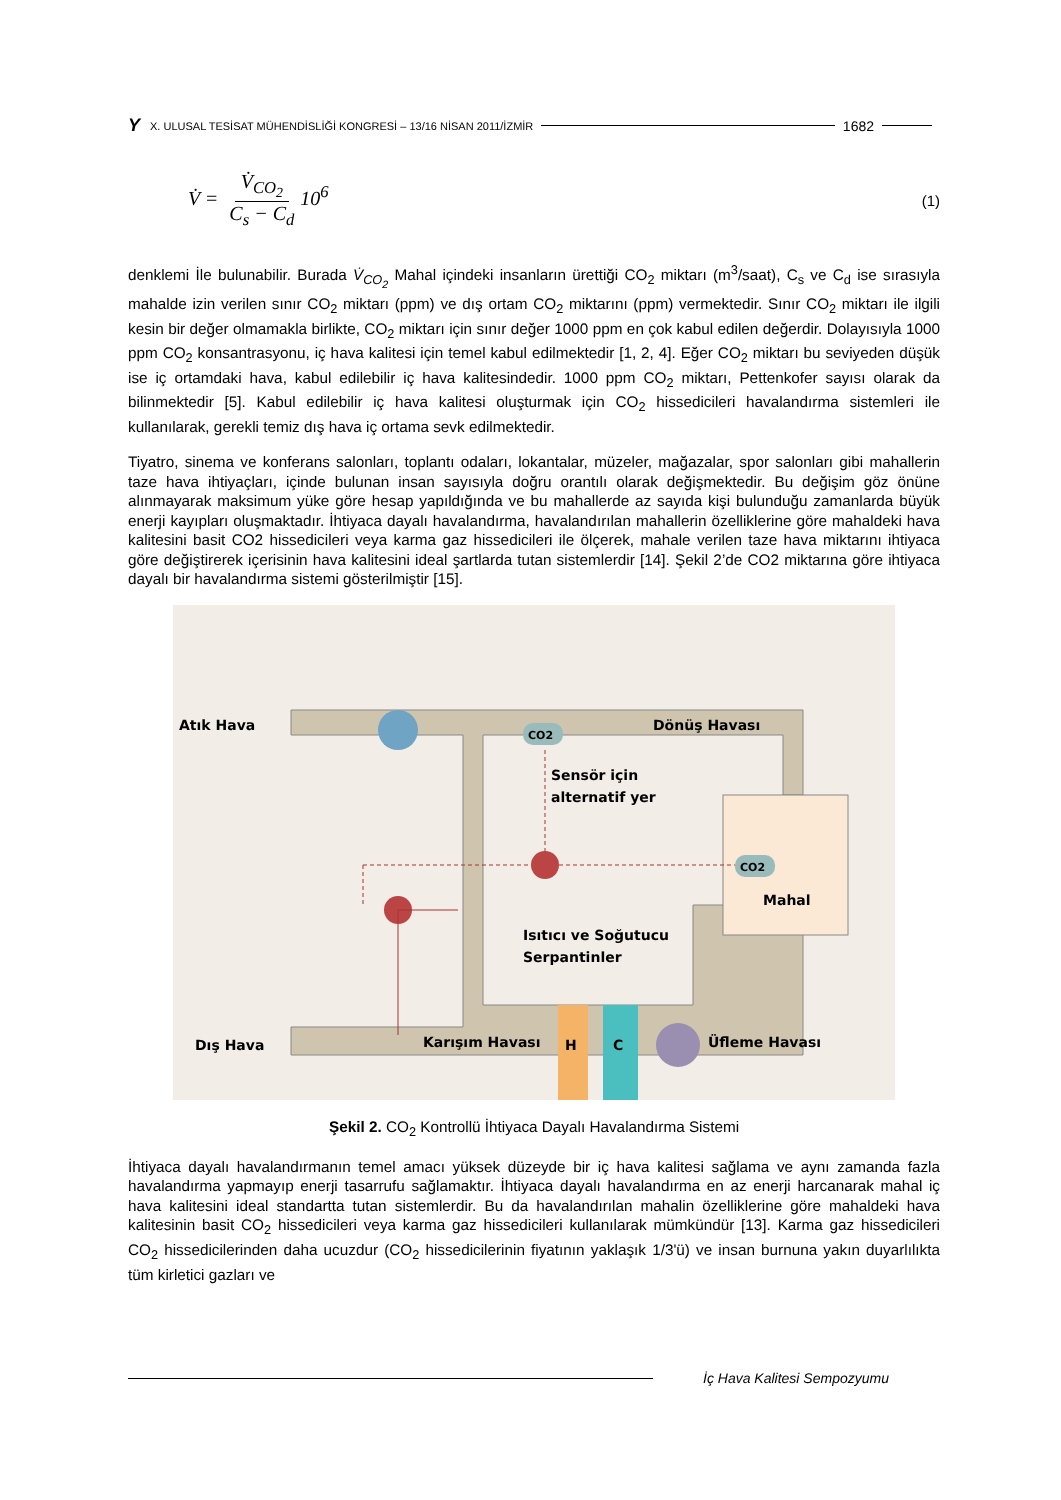Y X. ULUSAL TESİSAT MÜHENDİSLİĞİ KONGRESİ – 13/16 NİSAN 2011/İZMİR 1682
V̇ = V̇<sub>CO<sub>2</sub></sub> C<sub>s</sub> − C<sub>d</sub>10<sup>6</sup>
(1)
denklemi İle bulunabilir. Burada V̇<sub>CO<sub>2</sub></sub> Mahal içindeki insanların ürettiği CO<sub>2</sub> miktarı (m<sup>3</sup>/saat), C<sub>s</sub> ve C<sub>d</sub> ise sırasıyla mahalde izin verilen sınır CO<sub>2</sub> miktarı (ppm) ve dış ortam CO<sub>2</sub> miktarını (ppm) vermektedir. Sınır CO<sub>2</sub> miktarı ile ilgili kesin bir değer olmamakla birlikte, CO<sub>2</sub> miktarı için sınır değer 1000 ppm en çok kabul edilen değerdir. Dolayısıyla 1000 ppm CO<sub>2</sub> konsantrasyonu, iç hava kalitesi için temel kabul edilmektedir [1, 2, 4]. Eğer CO<sub>2</sub> miktarı bu seviyeden düşük ise iç ortamdaki hava, kabul edilebilir iç hava kalitesindedir. 1000 ppm CO<sub>2</sub> miktarı, Pettenkofer sayısı olarak da bilinmektedir [5]. Kabul edilebilir iç hava kalitesi oluşturmak için CO<sub>2</sub> hissedicileri havalandırma sistemleri ile kullanılarak, gerekli temiz dış hava iç ortama sevk edilmektedir.
Tiyatro, sinema ve konferans salonları, toplantı odaları, lokantalar, müzeler, mağazalar, spor salonları gibi mahallerin taze hava ihtiyaçları, içinde bulunan insan sayısıyla doğru orantılı olarak değişmektedir. Bu değişim göz önüne alınmayarak maksimum yüke göre hesap yapıldığında ve bu mahallerde az sayıda kişi bulunduğu zamanlarda büyük enerji kayıpları oluşmaktadır. İhtiyaca dayalı havalandırma, havalandırılan mahallerin özelliklerine göre mahaldeki hava kalitesini basit CO2 hissedicileri veya karma gaz hissedicileri ile ölçerek, mahale verilen taze hava miktarını ihtiyaca göre değiştirerek içerisinin hava kalitesini ideal şartlarda tutan sistemlerdir [14]. Şekil 2’de CO2 miktarına göre ihtiyaca dayalı bir havalandırma sistemi gösterilmiştir [15].
Atık Hava
CO2
Dönüş Havası
Sensör için
alternatif yer
CO2
Mahal
Isıtıcı ve Soğutucu
Serpantinler
Dış Hava
Karışım Havası
H
C
Üfleme Havası
Şekil 2. CO<sub>2</sub> Kontrollü İhtiyaca Dayalı Havalandırma Sistemi
İhtiyaca dayalı havalandırmanın temel amacı yüksek düzeyde bir iç hava kalitesi sağlama ve aynı zamanda fazla havalandırma yapmayıp enerji tasarrufu sağlamaktır. İhtiyaca dayalı havalandırma en az enerji harcanarak mahal iç hava kalitesini ideal standartta tutan sistemlerdir. Bu da havalandırılan mahalin özelliklerine göre mahaldeki hava kalitesinin basit CO<sub>2</sub> hissedicileri veya karma gaz hissedicileri kullanılarak mümkündür [13]. Karma gaz hissedicileri CO<sub>2</sub> hissedicilerinden daha ucuzdur (CO<sub>2</sub> hissedicilerinin fiyatının yaklaşık 1/3'ü) ve insan burnuna yakın duyarlılıkta tüm kirletici gazları ve
İç Hava Kalitesi Sempozyumu